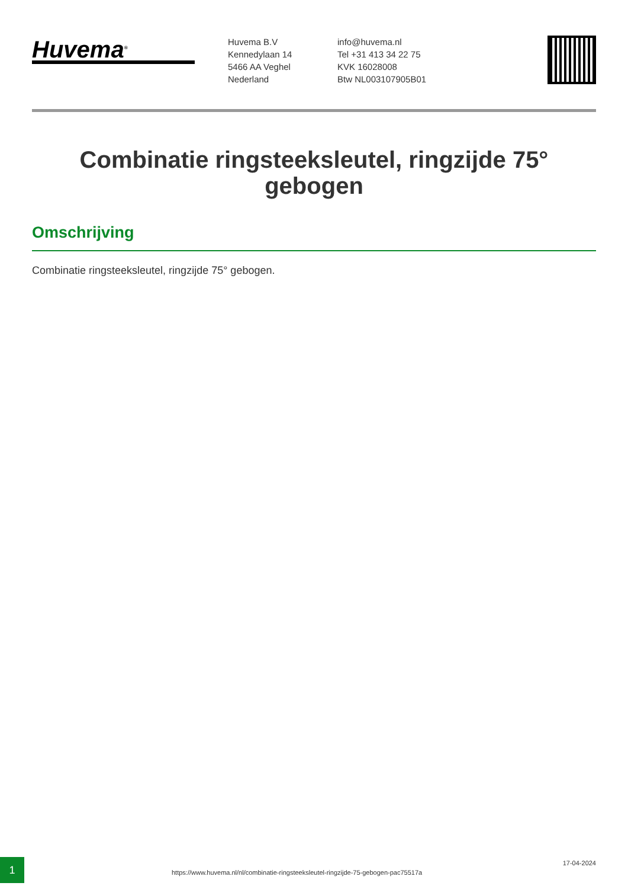Huvema<sup>®</sup>
Huvema B.V
Kennedylaan 14
5466 AA Veghel
Nederland
info@huvema.nl
Tel +31 413 34 22 75
KVK 16028008
Btw NL003107905B01
Combinatie ringsteeksleutel, ringzijde 75° gebogen
Omschrijving
Combinatie ringsteeksleutel, ringzijde 75° gebogen.
1
https://www.huvema.nl/nl/combinatie-ringsteeksleutel-ringzijde-75-gebogen-pac75517a
17-04-2024